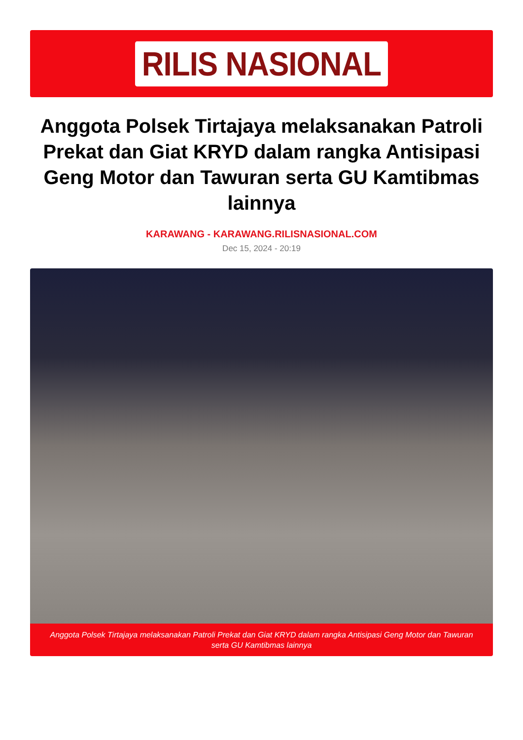RILIS NASIONAL
Anggota Polsek Tirtajaya melaksanakan Patroli Prekat dan Giat KRYD dalam rangka Antisipasi Geng Motor dan Tawuran serta GU Kamtibmas lainnya
KARAWANG - KARAWANG.RILISNASIONAL.COM
Dec 15, 2024 - 20:19
Anggota Polsek Tirtajaya melaksanakan Patroli Prekat dan Giat KRYD dalam rangka Antisipasi Geng Motor dan Tawuran serta GU Kamtibmas lainnya